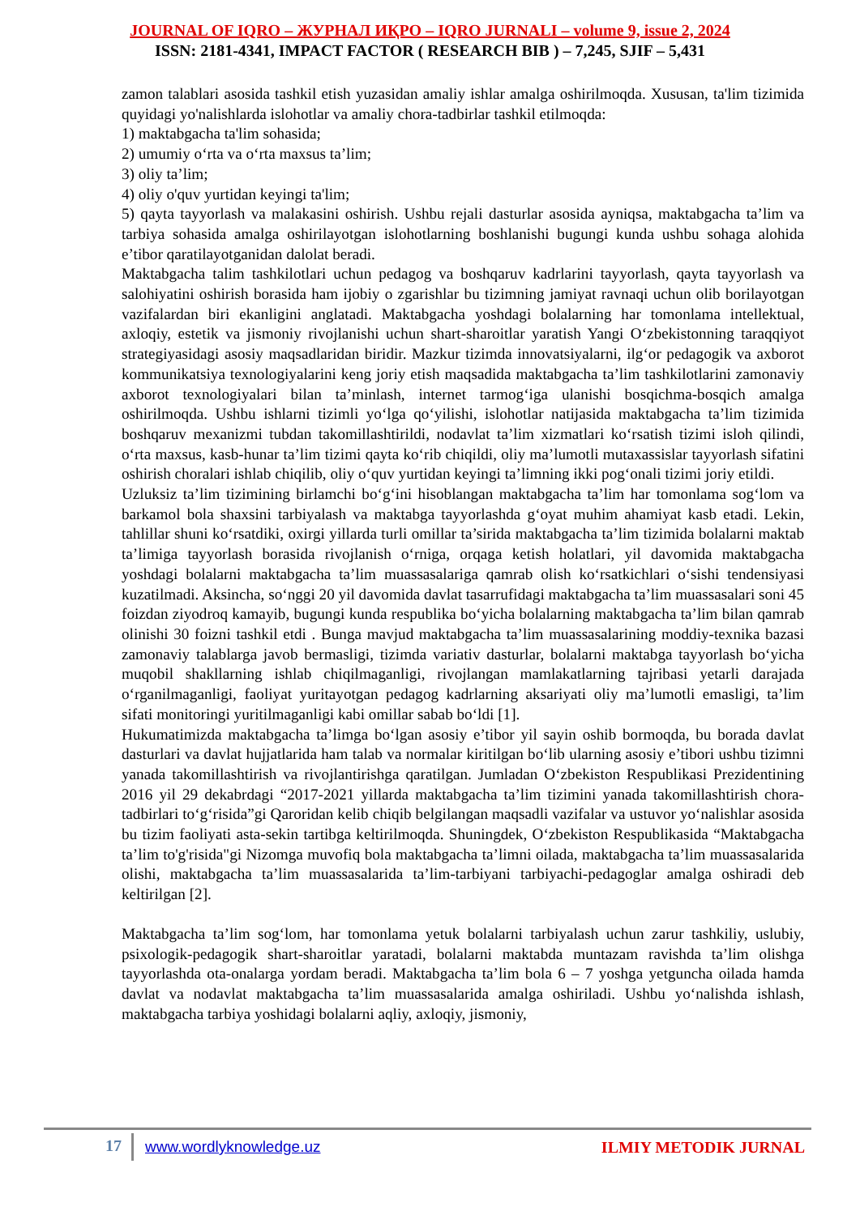JOURNAL OF IQRO – ЖУРНАЛ ИҚРО – IQRO JURNALI – volume 9, issue 2, 2024
ISSN: 2181-4341, IMPACT FACTOR ( RESEARCH BIB ) – 7,245, SJIF – 5,431
zamon talablari asosida tashkil etish yuzasidan amaliy ishlar amalga oshirilmoqda. Xususan, ta'lim tizimida quyidagi yo'nalishlarda islohotlar va amaliy chora-tadbirlar tashkil etilmoqda:
1) maktabgacha ta'lim sohasida;
2) umumiy o‘rta va o‘rta maxsus ta’lim;
3) oliy ta’lim;
4) oliy o'quv yurtidan keyingi ta'lim;
5) qayta tayyorlash va malakasini oshirish. Ushbu rejali dasturlar asosida ayniqsa, maktabgacha ta’lim va tarbiya sohasida amalga oshirilayotgan islohotlarning boshlanishi bugungi kunda ushbu sohaga alohida e’tibor qaratilayotganidan dalolat beradi.
Maktabgacha talim tashkilotlari uchun pedagog va boshqaruv kadrlarini tayyorlash, qayta tayyorlash va salohiyatini oshirish borasida ham ijobiy o zgarishlar bu tizimning jamiyat ravnaqi uchun olib borilayotgan vazifalardan biri ekanligini anglatadi. Maktabgacha yoshdagi bolalarning har tomonlama intellektual, axloqiy, estetik va jismoniy rivojlanishi uchun shart-sharoitlar yaratish Yangi O‘zbekistonning taraqqiyot strategiyasidagi asosiy maqsadlaridan biridir. Mazkur tizimda innovatsiyalarni, ilg‘or pedagogik va axborot kommunikatsiya texnologiyalarini keng joriy etish maqsadida maktabgacha ta’lim tashkilotlarini zamonaviy axborot texnologiyalari bilan ta’minlash, internet tarmog‘iga ulanishi bosqichma-bosqich amalga oshirilmoqda. Ushbu ishlarni tizimli yo‘lga qo‘yilishi, islohotlar natijasida maktabgacha ta’lim tizimida boshqaruv mexanizmi tubdan takomillashtirildi, nodavlat ta’lim xizmatlari ko‘rsatish tizimi isloh qilindi, o‘rta maxsus, kasb-hunar ta’lim tizimi qayta ko‘rib chiqildi, oliy ma’lumotli mutaxassislar tayyorlash sifatini oshirish choralari ishlab chiqilib, oliy o‘quv yurtidan keyingi ta’limning ikki pog‘onali tizimi joriy etildi.
Uzluksiz ta’lim tizimining birlamchi bo‘g‘ini hisoblangan maktabgacha ta’lim har tomonlama sog‘lom va barkamol bola shaxsini tarbiyalash va maktabga tayyorlashda g‘oyat muhim ahamiyat kasb etadi. Lekin, tahlillar shuni ko‘rsatdiki, oxirgi yillarda turli omillar ta’sirida maktabgacha ta’lim tizimida bolalarni maktab ta’limiga tayyorlash borasida rivojlanish o‘rniga, orqaga ketish holatlari, yil davomida maktabgacha yoshdagi bolalarni maktabgacha ta’lim muassasalariga qamrab olish ko‘rsatkichlari o‘sishi tendensiyasi kuzatilmadi. Aksincha, so‘nggi 20 yil davomida davlat tasarrufidagi maktabgacha ta’lim muassasalari soni 45 foizdan ziyodroq kamayib, bugungi kunda respublika bo‘yicha bolalarning maktabgacha ta’lim bilan qamrab olinishi 30 foizni tashkil etdi . Bunga mavjud maktabgacha ta’lim muassasalarining moddiy-texnika bazasi zamonaviy talablarga javob bermasligi, tizimda variativ dasturlar, bolalarni maktabga tayyorlash bo‘yicha muqobil shakllarning ishlab chiqilmaganligi, rivojlangan mamlakatlarning tajribasi yetarli darajada o‘rganilmaganligi, faoliyat yuritayotgan pedagog kadrlarning aksariyati oliy ma’lumotli emasligi, ta’lim sifati monitoringi yuritilmaganligi kabi omillar sabab bo‘ldi [1].
Hukumatimizda maktabgacha ta’limga bo‘lgan asosiy e’tibor yil sayin oshib bormoqda, bu borada davlat dasturlari va davlat hujjatlarida ham talab va normalar kiritilgan bo‘lib ularning asosiy e’tibori ushbu tizimni yanada takomillashtirish va rivojlantirishga qaratilgan. Jumladan O‘zbekiston Respublikasi Prezidentining 2016 yil 29 dekabrdagi “2017-2021 yillarda maktabgacha ta’lim tizimini yanada takomillashtirish chora-tadbirlari to‘g‘risida”gi Qaroridan kelib chiqib belgilangan maqsadli vazifalar va ustuvor yo‘nalishlar asosida bu tizim faoliyati asta-sekin tartibga keltirilmoqda. Shuningdek, O‘zbekiston Respublikasida “Maktabgacha ta’lim to'g'risida"gi Nizomga muvofiq bola maktabgacha ta’limni oilada, maktabgacha ta’lim muassasalarida olishi, maktabgacha ta’lim muassasalarida ta’lim-tarbiyani tarbiyachi-pedagoglar amalga oshiradi deb keltirilgan [2].
Maktabgacha ta’lim sog‘lom, har tomonlama yetuk bolalarni tarbiyalash uchun zarur tashkiliy, uslubiy, psixologik-pedagogik shart-sharoitlar yaratadi, bolalarni maktabda muntazam ravishda ta’lim olishga tayyorlashda ota-onalarga yordam beradi. Maktabgacha ta’lim bola 6 – 7 yoshga yetguncha oilada hamda davlat va nodavlat maktabgacha ta’lim muassasalarida amalga oshiriladi. Ushbu yo‘nalishda ishlash, maktabgacha tarbiya yoshidagi bolalarni aqliy, axloqiy, jismoniy,
17 www.wordlyknowledge.uz ILMIY METODIK JURNAL